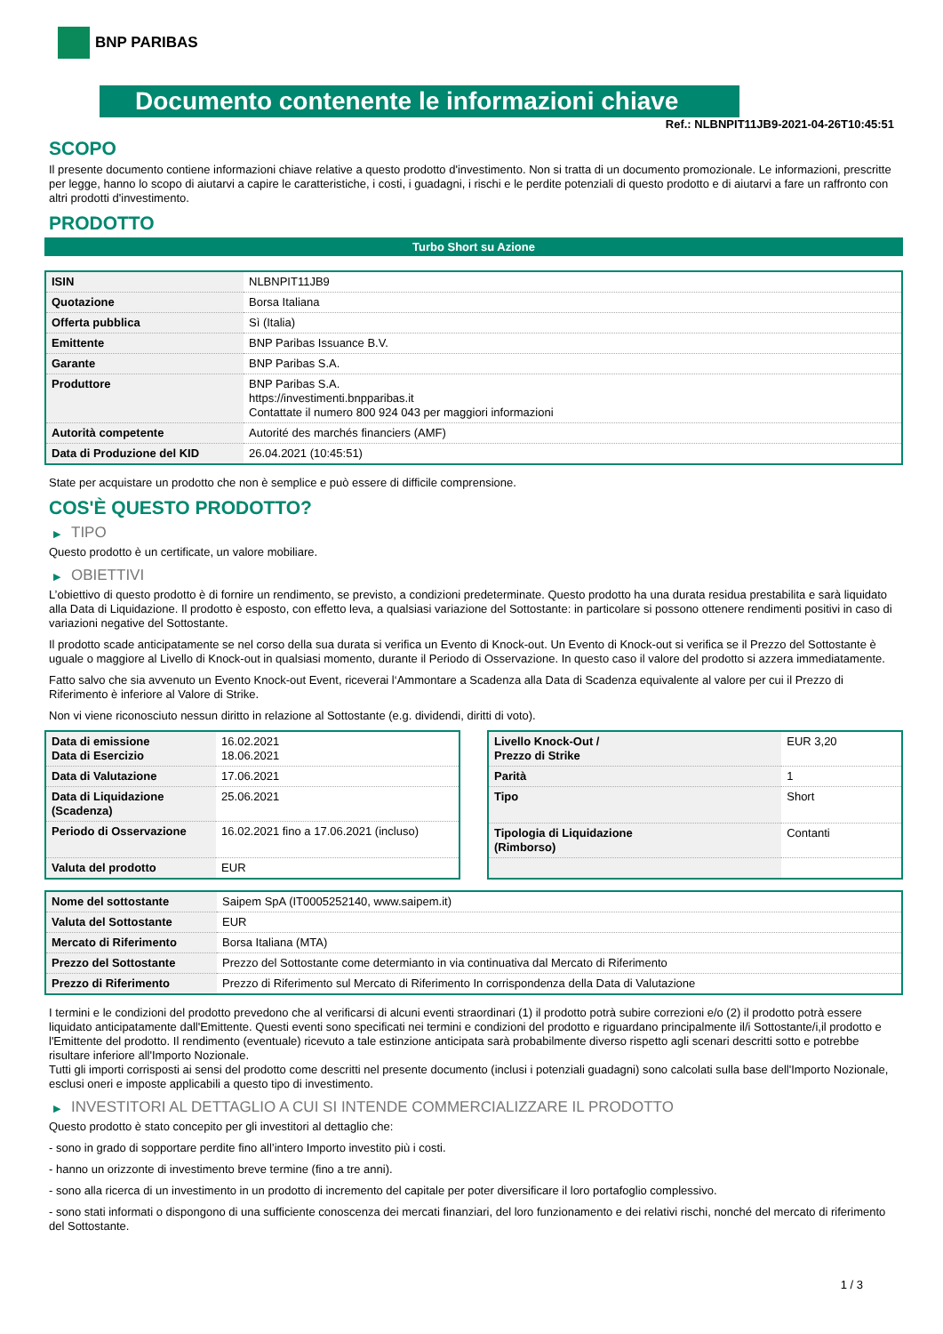BNP PARIBAS
Documento contenente le informazioni chiave
Ref.: NLBNPIT11JB9-2021-04-26T10:45:51
SCOPO
Il presente documento contiene informazioni chiave relative a questo prodotto d'investimento. Non si tratta di un documento promozionale. Le informazioni, prescritte per legge, hanno lo scopo di aiutarvi a capire le caratteristiche, i costi, i guadagni, i rischi e le perdite potenziali di questo prodotto e di aiutarvi a fare un raffronto con altri prodotti d'investimento.
PRODOTTO
Turbo Short su Azione
| ISIN | NLBNPIT11JB9 |
| Quotazione | Borsa Italiana |
| Offerta pubblica | Sì (Italia) |
| Emittente | BNP Paribas Issuance B.V. |
| Garante | BNP Paribas S.A. |
| Produttore | BNP Paribas S.A. https://investimenti.bnpparibas.it Contattate il numero 800 924 043 per maggiori informazioni |
| Autorità competente | Autorité des marchés financiers (AMF) |
| Data di Produzione del KID | 26.04.2021 (10:45:51) |
State per acquistare un prodotto che non è semplice e può essere di difficile comprensione.
COS'È QUESTO PRODOTTO?
▶ TIPO
Questo prodotto è un certificate, un valore mobiliare.
▶ OBIETTIVI
L’obiettivo di questo prodotto è di fornire un rendimento, se previsto, a condizioni predeterminate. Questo prodotto ha una durata residua prestabilita e sarà liquidato alla Data di Liquidazione. Il prodotto è esposto, con effetto leva, a qualsiasi variazione del Sottostante: in particolare si possono ottenere rendimenti positivi in caso di variazioni negative del Sottostante.
Il prodotto scade anticipatamente se nel corso della sua durata si verifica un Evento di Knock-out. Un Evento di Knock-out si verifica se il Prezzo del Sottostante è uguale o maggiore al Livello di Knock-out in qualsiasi momento, durante il Periodo di Osservazione. In questo caso il valore del prodotto si azzera immediatamente.
Fatto salvo che sia avvenuto un Evento Knock-out Event, riceverai l‘Ammontare a Scadenza alla Data di Scadenza equivalente al valore per cui il Prezzo di Riferimento è inferiore al Valore di Strike.
Non vi viene riconosciuto nessun diritto in relazione al Sottostante (e.g. dividendi, diritti di voto).
| Data di emissione Data di Esercizio | 16.02.2021 18.06.2021 |
| Data di Valutazione | 17.06.2021 |
| Data di Liquidazione (Scadenza) | 25.06.2021 |
| Periodo di Osservazione | 16.02.2021 fino a 17.06.2021 (incluso) |
| Valuta del prodotto | EUR |
| Livello Knock-Out / Prezzo di Strike | EUR 3,20 |
| Parità | 1 |
| Tipo | Short |
| Tipologia di Liquidazione (Rimborso) | Contanti |
| Nome del sottostante | Saipem SpA (IT0005252140, www.saipem.it) |
| Valuta del Sottostante | EUR |
| Mercato di Riferimento | Borsa Italiana (MTA) |
| Prezzo del Sottostante | Prezzo del Sottostante come determianto in via continuativa dal Mercato di Riferimento |
| Prezzo di Riferimento | Prezzo di Riferimento sul Mercato di Riferimento In corrispondenza della Data di Valutazione |
I termini e le condizioni del prodotto prevedono che al verificarsi di alcuni eventi straordinari (1) il prodotto potrà subire correzioni e/o (2) il prodotto potrà essere liquidato anticipatamente dall'Emittente. Questi eventi sono specificati nei termini e condizioni del prodotto e riguardano principalmente il/i Sottostante/i,il prodotto e l'Emittente del prodotto. Il rendimento (eventuale) ricevuto a tale estinzione anticipata sarà probabilmente diverso rispetto agli scenari descritti sotto e potrebbe risultare inferiore all'Importo Nozionale.
Tutti gli importi corrisposti ai sensi del prodotto come descritti nel presente documento (inclusi i potenziali guadagni) sono calcolati sulla base dell'Importo Nozionale, esclusi oneri e imposte applicabili a questo tipo di investimento.
▶ INVESTITORI AL DETTAGLIO A CUI SI INTENDE COMMERCIALIZZARE IL PRODOTTO
Questo prodotto è stato concepito per gli investitori al dettaglio che:
- sono in grado di sopportare perdite fino all’intero Importo investito più i costi.
- hanno un orizzonte di investimento breve termine (fino a tre anni).
- sono alla ricerca di un investimento in un prodotto di incremento del capitale per poter diversificare il loro portafoglio complessivo.
- sono stati informati o dispongono di una sufficiente conoscenza dei mercati finanziari, del loro funzionamento e dei relativi rischi, nonché del mercato di riferimento del Sottostante.
1 / 3